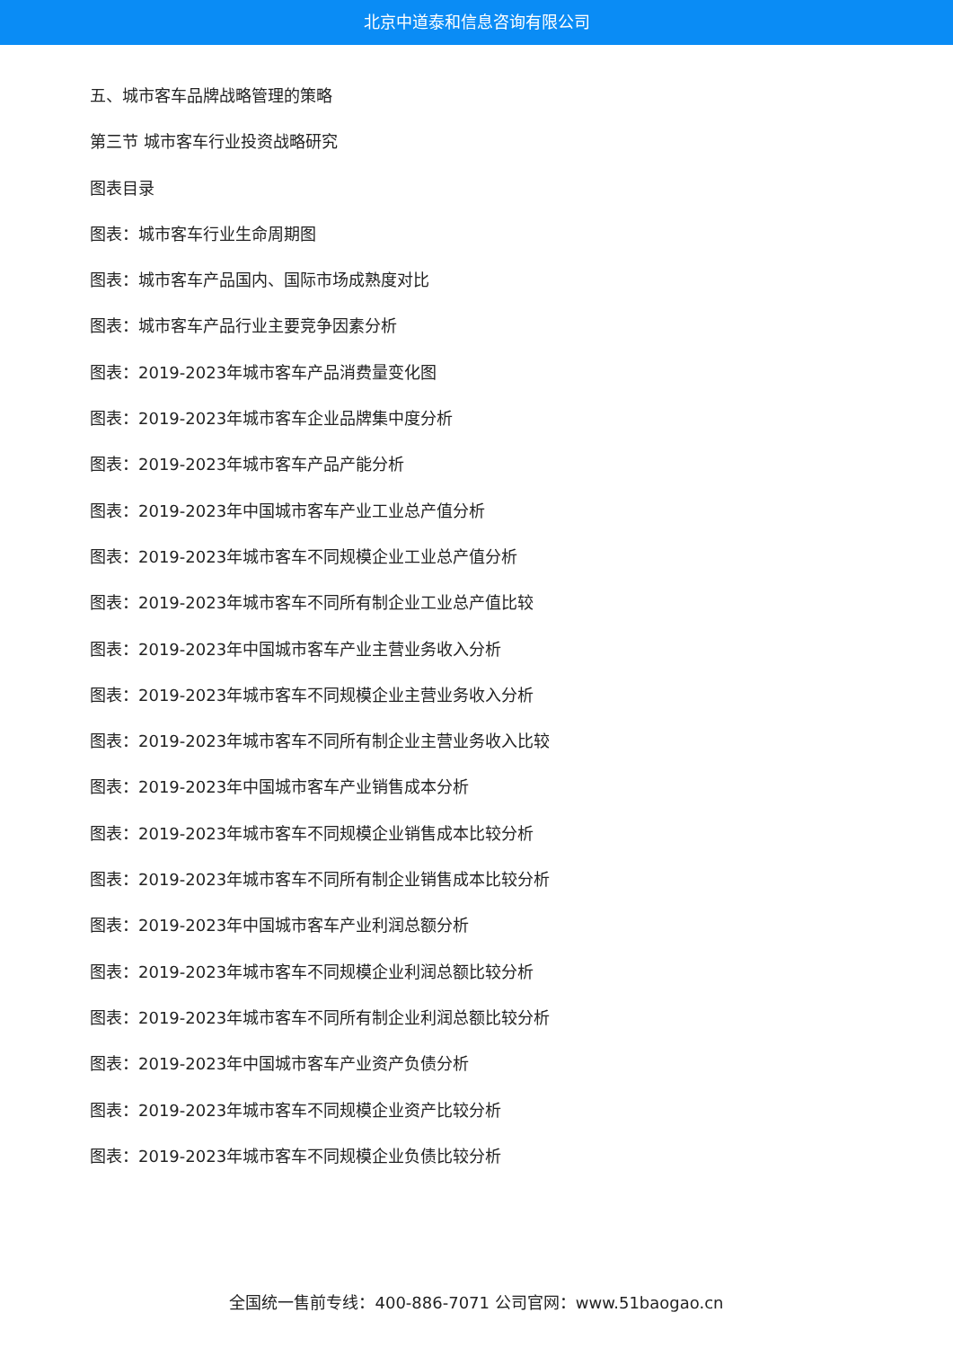北京中道泰和信息咨询有限公司
五、城市客车品牌战略管理的策略
第三节 城市客车行业投资战略研究
图表目录
图表：城市客车行业生命周期图
图表：城市客车产品国内、国际市场成熟度对比
图表：城市客车产品行业主要竞争因素分析
图表：2019-2023年城市客车产品消费量变化图
图表：2019-2023年城市客车企业品牌集中度分析
图表：2019-2023年城市客车产品产能分析
图表：2019-2023年中国城市客车产业工业总产值分析
图表：2019-2023年城市客车不同规模企业工业总产值分析
图表：2019-2023年城市客车不同所有制企业工业总产值比较
图表：2019-2023年中国城市客车产业主营业务收入分析
图表：2019-2023年城市客车不同规模企业主营业务收入分析
图表：2019-2023年城市客车不同所有制企业主营业务收入比较
图表：2019-2023年中国城市客车产业销售成本分析
图表：2019-2023年城市客车不同规模企业销售成本比较分析
图表：2019-2023年城市客车不同所有制企业销售成本比较分析
图表：2019-2023年中国城市客车产业利润总额分析
图表：2019-2023年城市客车不同规模企业利润总额比较分析
图表：2019-2023年城市客车不同所有制企业利润总额比较分析
图表：2019-2023年中国城市客车产业资产负债分析
图表：2019-2023年城市客车不同规模企业资产比较分析
图表：2019-2023年城市客车不同规模企业负债比较分析
全国统一售前专线：400-886-7071 公司官网：www.51baogao.cn